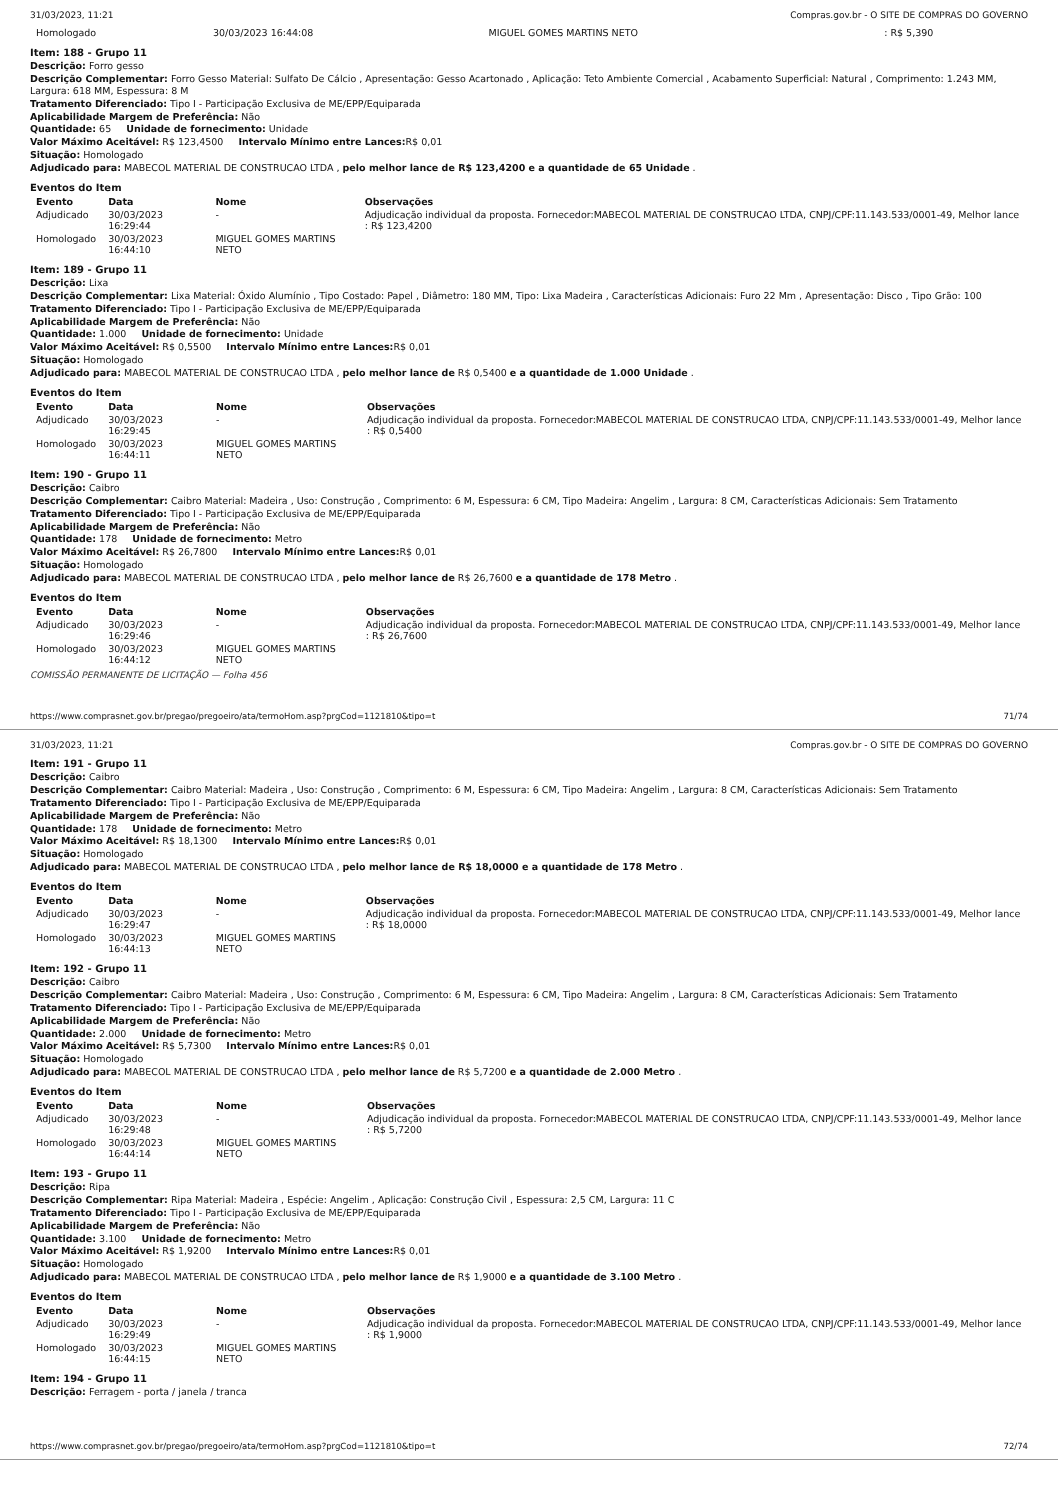31/03/2023, 11:21 Compras.gov.br - O SITE DE COMPRAS DO GOVERNO
| Homologado | 30/03/2023 16:44:08 | MIGUEL GOMES MARTINS NETO | : R$ 5,390 |
Item: 188 - Grupo 11
Descrição: Forro gesso
Descrição Complementar: Forro Gesso Material: Sulfato De Cálcio , Apresentação: Gesso Acartonado , Aplicação: Teto Ambiente Comercial , Acabamento Superficial: Natural , Comprimento: 1.243 MM, Largura: 618 MM, Espessura: 8 M
Tratamento Diferenciado: Tipo I - Participação Exclusiva de ME/EPP/Equiparada
Aplicabilidade Margem de Preferência: Não
Quantidade: 65 Unidade de fornecimento: Unidade
Valor Máximo Aceitável: R$ 123,4500 Intervalo Mínimo entre Lances: R$ 0,01
Situação: Homologado
Adjudicado para: MABECOL MATERIAL DE CONSTRUCAO LTDA , pelo melhor lance de R$ 123,4200 e a quantidade de 65 Unidade .
Eventos do Item
| Evento | Data | Nome | Observações |
| --- | --- | --- | --- |
| Adjudicado | 30/03/2023 16:29:44 | - | Adjudicação individual da proposta. Fornecedor:MABECOL MATERIAL DE CONSTRUCAO LTDA, CNPJ/CPF:11.143.533/0001-49, Melhor lance : R$ 123,4200 |
| Homologado | 30/03/2023 16:44:10 | MIGUEL GOMES MARTINS NETO | |
Item: 189 - Grupo 11
Descrição: Lixa
Descrição Complementar: Lixa Material: Óxido Alumínio , Tipo Costado: Papel , Diâmetro: 180 MM, Tipo: Lixa Madeira , Características Adicionais: Furo 22 Mm , Apresentação: Disco , Tipo Grão: 100
Tratamento Diferenciado: Tipo I - Participação Exclusiva de ME/EPP/Equiparada
Aplicabilidade Margem de Preferência: Não
Quantidade: 1.000 Unidade de fornecimento: Unidade
Valor Máximo Aceitável: R$ 0,5500 Intervalo Mínimo entre Lances: R$ 0,01
Situação: Homologado
Adjudicado para: MABECOL MATERIAL DE CONSTRUCAO LTDA , pelo melhor lance de R$ 0,5400 e a quantidade de 1.000 Unidade .
Eventos do Item
| Evento | Data | Nome | Observações |
| --- | --- | --- | --- |
| Adjudicado | 30/03/2023 16:29:45 | - | Adjudicação individual da proposta. Fornecedor:MABECOL MATERIAL DE CONSTRUCAO LTDA, CNPJ/CPF:11.143.533/0001-49, Melhor lance : R$ 0,5400 |
| Homologado | 30/03/2023 16:44:11 | MIGUEL GOMES MARTINS NETO | |
Item: 190 - Grupo 11
Descrição: Caibro
Descrição Complementar: Caibro Material: Madeira , Uso: Construção , Comprimento: 6 M, Espessura: 6 CM, Tipo Madeira: Angelim , Largura: 8 CM, Características Adicionais: Sem Tratamento
Tratamento Diferenciado: Tipo I - Participação Exclusiva de ME/EPP/Equiparada
Aplicabilidade Margem de Preferência: Não
Quantidade: 178 Unidade de fornecimento: Metro
Valor Máximo Aceitável: R$ 26,7800 Intervalo Mínimo entre Lances: R$ 0,01
Situação: Homologado
Adjudicado para: MABECOL MATERIAL DE CONSTRUCAO LTDA , pelo melhor lance de R$ 26,7600 e a quantidade de 178 Metro .
Eventos do Item
| Evento | Data | Nome | Observações |
| --- | --- | --- | --- |
| Adjudicado | 30/03/2023 16:29:46 | - | Adjudicação individual da proposta. Fornecedor:MABECOL MATERIAL DE CONSTRUCAO LTDA, CNPJ/CPF:11.143.533/0001-49, Melhor lance : R$ 26,7600 |
| Homologado | 30/03/2023 16:44:12 | MIGUEL GOMES MARTINS NETO | |
COMISSÃO PERMANENTE DE LICITAÇÃO — Folha 456
https://www.comprasnet.gov.br/pregao/pregoeiro/ata/termoHom.asp?prgCod=1121810&tipo=t 71/74
31/03/2023, 11:21 Compras.gov.br - O SITE DE COMPRAS DO GOVERNO
Item: 191 - Grupo 11
Descrição: Caibro
Descrição Complementar: Caibro Material: Madeira , Uso: Construção , Comprimento: 6 M, Espessura: 6 CM, Tipo Madeira: Angelim , Largura: 8 CM, Características Adicionais: Sem Tratamento
Tratamento Diferenciado: Tipo I - Participação Exclusiva de ME/EPP/Equiparada
Aplicabilidade Margem de Preferência: Não
Quantidade: 178 Unidade de fornecimento: Metro
Valor Máximo Aceitável: R$ 18,1300 Intervalo Mínimo entre Lances: R$ 0,01
Situação: Homologado
Adjudicado para: MABECOL MATERIAL DE CONSTRUCAO LTDA , pelo melhor lance de R$ 18,0000 e a quantidade de 178 Metro .
Eventos do Item
| Evento | Data | Nome | Observações |
| --- | --- | --- | --- |
| Adjudicado | 30/03/2023 16:29:47 | - | Adjudicação individual da proposta. Fornecedor:MABECOL MATERIAL DE CONSTRUCAO LTDA, CNPJ/CPF:11.143.533/0001-49, Melhor lance : R$ 18,0000 |
| Homologado | 30/03/2023 16:44:13 | MIGUEL GOMES MARTINS NETO | |
Item: 192 - Grupo 11
Descrição: Caibro
Descrição Complementar: Caibro Material: Madeira , Uso: Construção , Comprimento: 6 M, Espessura: 6 CM, Tipo Madeira: Angelim , Largura: 8 CM, Características Adicionais: Sem Tratamento
Tratamento Diferenciado: Tipo I - Participação Exclusiva de ME/EPP/Equiparada
Aplicabilidade Margem de Preferência: Não
Quantidade: 2.000 Unidade de fornecimento: Metro
Valor Máximo Aceitável: R$ 5,7300 Intervalo Mínimo entre Lances: R$ 0,01
Situação: Homologado
Adjudicado para: MABECOL MATERIAL DE CONSTRUCAO LTDA , pelo melhor lance de R$ 5,7200 e a quantidade de 2.000 Metro .
Eventos do Item
| Evento | Data | Nome | Observações |
| --- | --- | --- | --- |
| Adjudicado | 30/03/2023 16:29:48 | - | Adjudicação individual da proposta. Fornecedor:MABECOL MATERIAL DE CONSTRUCAO LTDA, CNPJ/CPF:11.143.533/0001-49, Melhor lance : R$ 5,7200 |
| Homologado | 30/03/2023 16:44:14 | MIGUEL GOMES MARTINS NETO | |
Item: 193 - Grupo 11
Descrição: Ripa
Descrição Complementar: Ripa Material: Madeira , Espécie: Angelim , Aplicação: Construção Civil , Espessura: 2,5 CM, Largura: 11 C
Tratamento Diferenciado: Tipo I - Participação Exclusiva de ME/EPP/Equiparada
Aplicabilidade Margem de Preferência: Não
Quantidade: 3.100 Unidade de fornecimento: Metro
Valor Máximo Aceitável: R$ 1,9200 Intervalo Mínimo entre Lances: R$ 0,01
Situação: Homologado
Adjudicado para: MABECOL MATERIAL DE CONSTRUCAO LTDA , pelo melhor lance de R$ 1,9000 e a quantidade de 3.100 Metro .
Eventos do Item
| Evento | Data | Nome | Observações |
| --- | --- | --- | --- |
| Adjudicado | 30/03/2023 16:29:49 | - | Adjudicação individual da proposta. Fornecedor:MABECOL MATERIAL DE CONSTRUCAO LTDA, CNPJ/CPF:11.143.533/0001-49, Melhor lance : R$ 1,9000 |
| Homologado | 30/03/2023 16:44:15 | MIGUEL GOMES MARTINS NETO | |
Item: 194 - Grupo 11
Descrição: Ferragem - porta / janela / tranca
https://www.comprasnet.gov.br/pregao/pregoeiro/ata/termoHom.asp?prgCod=1121810&tipo=t 72/74